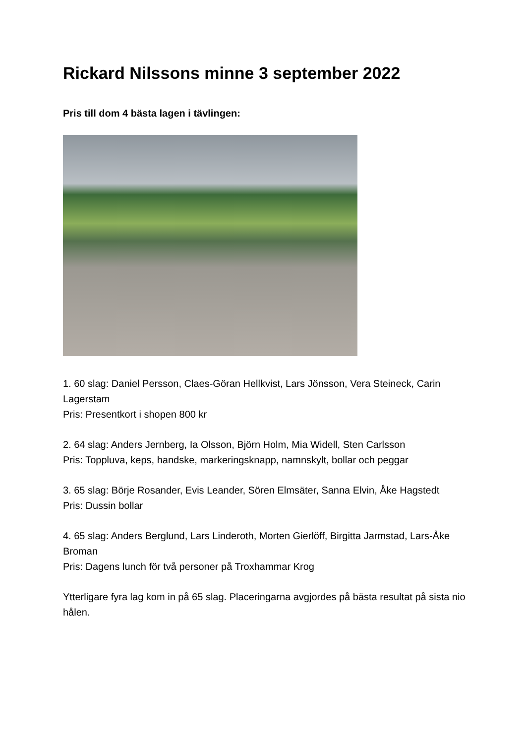Rickard Nilssons minne 3 september 2022
Pris till dom 4 bästa lagen i tävlingen:
1. 60 slag: Daniel Persson, Claes-Göran Hellkvist, Lars Jönsson, Vera Steineck, Carin Lagerstam
Pris: Presentkort i shopen 800 kr
2. 64 slag: Anders Jernberg, Ia Olsson, Björn Holm, Mia Widell, Sten Carlsson
Pris: Toppluva, keps, handske, markeringsknapp, namnskylt, bollar och peggar
3. 65 slag: Börje Rosander, Evis Leander, Sören Elmsäter, Sanna Elvin, Åke Hagstedt
Pris: Dussin bollar
4. 65 slag: Anders Berglund, Lars Linderoth, Morten Gierlöff, Birgitta Jarmstad, Lars-Åke Broman
Pris: Dagens lunch för två personer på Troxhammar Krog
Ytterligare fyra lag kom in på 65 slag. Placeringarna avgjordes på bästa resultat på sista nio hålen.